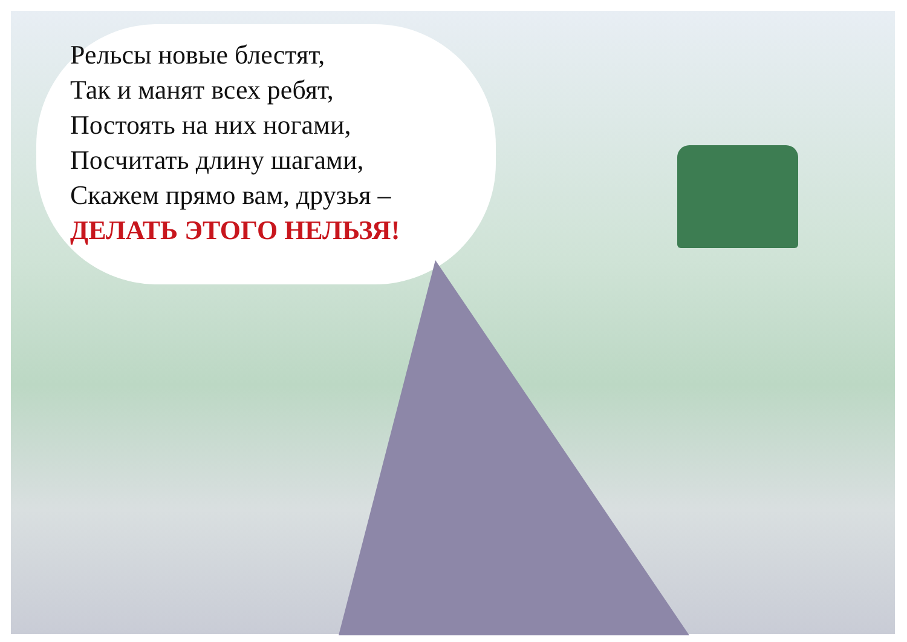Рельсы новые блестят,
Так и манят всех ребят,
Постоять на них ногами,
Посчитать длину шагами,
Скажем прямо вам, друзья –
ДЕЛАТЬ ЭТОГО НЕЛЬЗЯ!